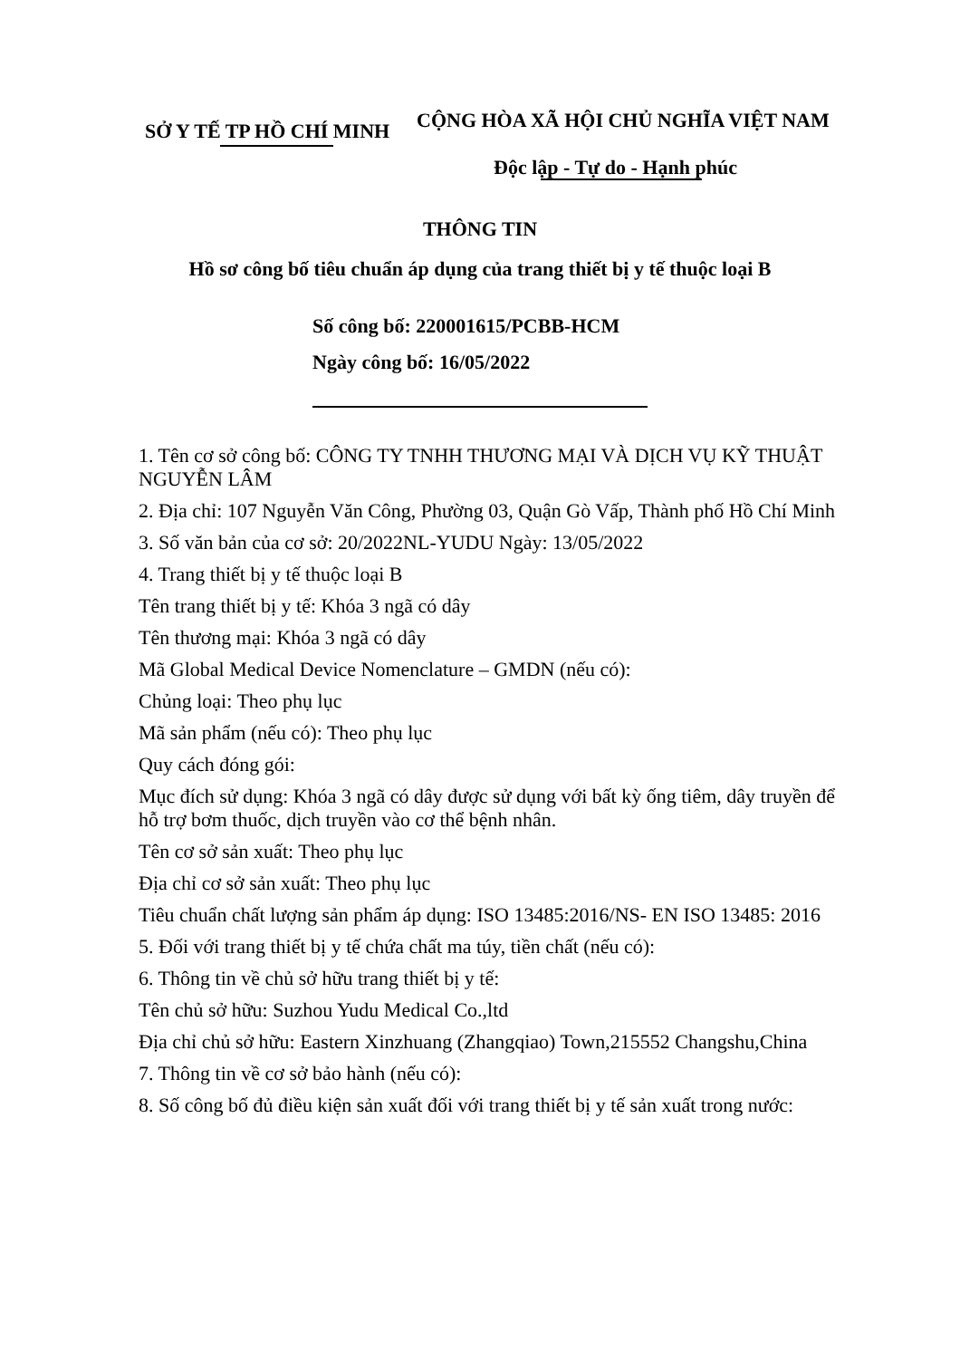SỞ Y TẾ TP HỒ CHÍ MINH
CỘNG HÒA XÃ HỘI CHỦ NGHĨA VIỆT NAM
Độc lập - Tự do - Hạnh phúc
THÔNG TIN
Hồ sơ công bố tiêu chuẩn áp dụng của trang thiết bị y tế thuộc loại B
Số công bố: 220001615/PCBB-HCM
Ngày công bố: 16/05/2022
1. Tên cơ sở công bố: CÔNG TY TNHH THƯƠNG MẠI VÀ DỊCH VỤ KỸ THUẬT NGUYỄN LÂM
2. Địa chỉ: 107 Nguyễn Văn Công, Phường 03, Quận Gò Vấp, Thành phố Hồ Chí Minh
3. Số văn bản của cơ sở: 20/2022NL-YUDU Ngày: 13/05/2022
4. Trang thiết bị y tế thuộc loại B
Tên trang thiết bị y tế: Khóa 3 ngã có dây
Tên thương mại: Khóa 3 ngã có dây
Mã Global Medical Device Nomenclature – GMDN (nếu có):
Chủng loại: Theo phụ lục
Mã sản phẩm (nếu có): Theo phụ lục
Quy cách đóng gói:
Mục đích sử dụng: Khóa 3 ngã có dây được sử dụng với bất kỳ ống tiêm, dây truyền để hỗ trợ bơm thuốc, dịch truyền vào cơ thể bệnh nhân.
Tên cơ sở sản xuất: Theo phụ lục
Địa chỉ cơ sở sản xuất: Theo phụ lục
Tiêu chuẩn chất lượng sản phẩm áp dụng: ISO 13485:2016/NS- EN ISO 13485: 2016
5. Đối với trang thiết bị y tế chứa chất ma túy, tiền chất (nếu có):
6. Thông tin về chủ sở hữu trang thiết bị y tế:
Tên chủ sở hữu: Suzhou Yudu Medical Co.,ltd
Địa chỉ chủ sở hữu: Eastern Xinzhuang (Zhangqiao) Town,215552 Changshu,China
7. Thông tin về cơ sở bảo hành (nếu có):
8. Số công bố đủ điều kiện sản xuất đối với trang thiết bị y tế sản xuất trong nước: